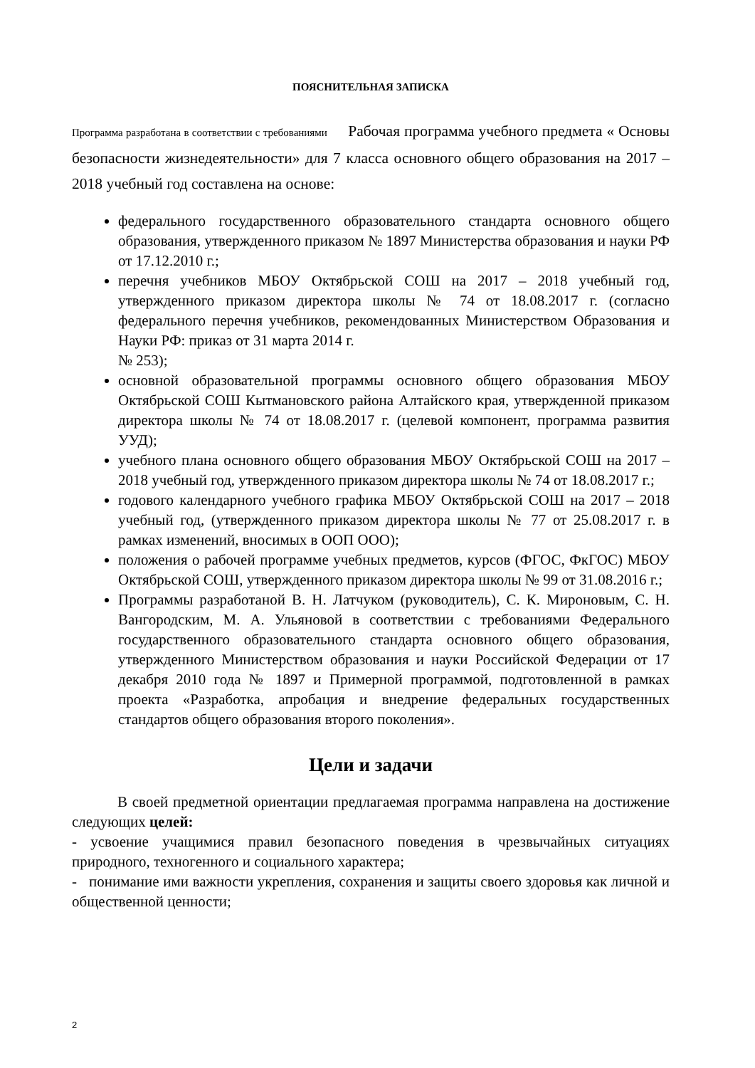ПОЯСНИТЕЛЬНАЯ ЗАПИСКА
Программа разработана в соответствии с требованиями Рабочая программа учебного предмета « Основы безопасности жизнедеятельности» для 7 класса основного общего образования на 2017 – 2018 учебный год составлена на основе:
федерального государственного образовательного стандарта основного общего образования, утвержденного приказом № 1897 Министерства образования и науки РФ от 17.12.2010 г.;
перечня учебников МБОУ Октябрьской СОШ на 2017 – 2018 учебный год, утвержденного приказом директора школы № 74 от 18.08.2017 г. (согласно федерального перечня учебников, рекомендованных Министерством Образования и Науки РФ: приказ от 31 марта 2014 г.
№ 253);
основной образовательной программы основного общего образования МБОУ Октябрьской СОШ Кытмановского района Алтайского края, утвержденной приказом директора школы № 74 от 18.08.2017 г. (целевой компонент, программа развития УУД);
учебного плана основного общего образования МБОУ Октябрьской СОШ на 2017 – 2018 учебный год, утвержденного приказом директора школы № 74 от 18.08.2017 г.;
годового календарного учебного графика МБОУ Октябрьской СОШ на 2017 – 2018 учебный год, (утвержденного приказом директора школы № 77 от 25.08.2017 г. в рамках изменений, вносимых в ООП ООО);
положения о рабочей программе учебных предметов, курсов (ФГОС, ФкГОС) МБОУ Октябрьской СОШ, утвержденного приказом директора школы № 99 от 31.08.2016 г.;
Программы разработаной В. Н. Латчуком (руководитель), С. К. Мироновым, С. Н. Вангородским, М. А. Ульяновой в соответствии с требованиями Федерального государственного образовательного стандарта основного общего образования, утвержденного Министерством образования и науки Российской Федерации от 17 декабря 2010 года № 1897 и Примерной программой, подготовленной в рамках проекта «Разработка, апробация и внедрение федеральных государственных стандартов общего образования второго поколения».
Цели и задачи
В своей предметной ориентации предлагаемая программа направлена на достижение следующих целей:
- усвоение учащимися правил безопасного поведения в чрезвычайных ситуациях природного, техногенного и социального характера;
- понимание ими важности укрепления, сохранения и защиты своего здоровья как личной и общественной ценности;
2